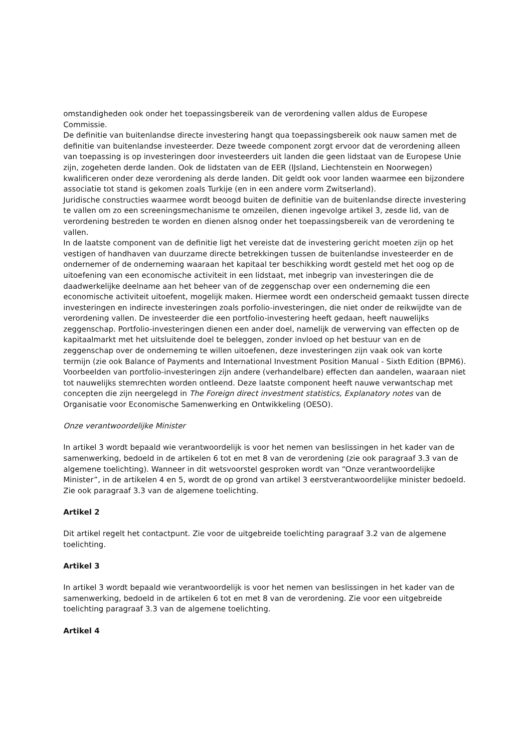omstandigheden ook onder het toepassingsbereik van de verordening vallen aldus de Europese Commissie.
De definitie van buitenlandse directe investering hangt qua toepassingsbereik ook nauw samen met de definitie van buitenlandse investeerder. Deze tweede component zorgt ervoor dat de verordening alleen van toepassing is op investeringen door investeerders uit landen die geen lidstaat van de Europese Unie zijn, zogeheten derde landen. Ook de lidstaten van de EER (IJsland, Liechtenstein en Noorwegen) kwalificeren onder deze verordening als derde landen. Dit geldt ook voor landen waarmee een bijzondere associatie tot stand is gekomen zoals Turkije (en in een andere vorm Zwitserland).
Juridische constructies waarmee wordt beoogd buiten de definitie van de buitenlandse directe investering te vallen om zo een screeningsmechanisme te omzeilen, dienen ingevolge artikel 3, zesde lid, van de verordening bestreden te worden en dienen alsnog onder het toepassingsbereik van de verordening te vallen.
In de laatste component van de definitie ligt het vereiste dat de investering gericht moeten zijn op het vestigen of handhaven van duurzame directe betrekkingen tussen de buitenlandse investeerder en de ondernemer of de onderneming waaraan het kapitaal ter beschikking wordt gesteld met het oog op de uitoefening van een economische activiteit in een lidstaat, met inbegrip van investeringen die de daadwerkelijke deelname aan het beheer van of de zeggenschap over een onderneming die een economische activiteit uitoefent, mogelijk maken. Hiermee wordt een onderscheid gemaakt tussen directe investeringen en indirecte investeringen zoals porfolio-investeringen, die niet onder de reikwijdte van de verordening vallen. De investeerder die een portfolio-investering heeft gedaan, heeft nauwelijks zeggenschap. Portfolio-investeringen dienen een ander doel, namelijk de verwerving van effecten op de kapitaalmarkt met het uitsluitende doel te beleggen, zonder invloed op het bestuur van en de zeggenschap over de onderneming te willen uitoefenen, deze investeringen zijn vaak ook van korte termijn (zie ook Balance of Payments and International Investment Position Manual - Sixth Edition (BPM6). Voorbeelden van portfolio-investeringen zijn andere (verhandelbare) effecten dan aandelen, waaraan niet tot nauwelijks stemrechten worden ontleend. Deze laatste component heeft nauwe verwantschap met concepten die zijn neergelegd in The Foreign direct investment statistics, Explanatory notes van de Organisatie voor Economische Samenwerking en Ontwikkeling (OESO).
Onze verantwoordelijke Minister
In artikel 3 wordt bepaald wie verantwoordelijk is voor het nemen van beslissingen in het kader van de samenwerking, bedoeld in de artikelen 6 tot en met 8 van de verordening (zie ook paragraaf 3.3 van de algemene toelichting). Wanneer in dit wetsvoorstel gesproken wordt van “Onze verantwoordelijke Minister”, in de artikelen 4 en 5, wordt de op grond van artikel 3 eerstverantwoordelijke minister bedoeld. Zie ook paragraaf 3.3 van de algemene toelichting.
Artikel 2
Dit artikel regelt het contactpunt. Zie voor de uitgebreide toelichting paragraaf 3.2 van de algemene toelichting.
Artikel 3
In artikel 3 wordt bepaald wie verantwoordelijk is voor het nemen van beslissingen in het kader van de samenwerking, bedoeld in de artikelen 6 tot en met 8 van de verordening. Zie voor een uitgebreide toelichting paragraaf 3.3 van de algemene toelichting.
Artikel 4